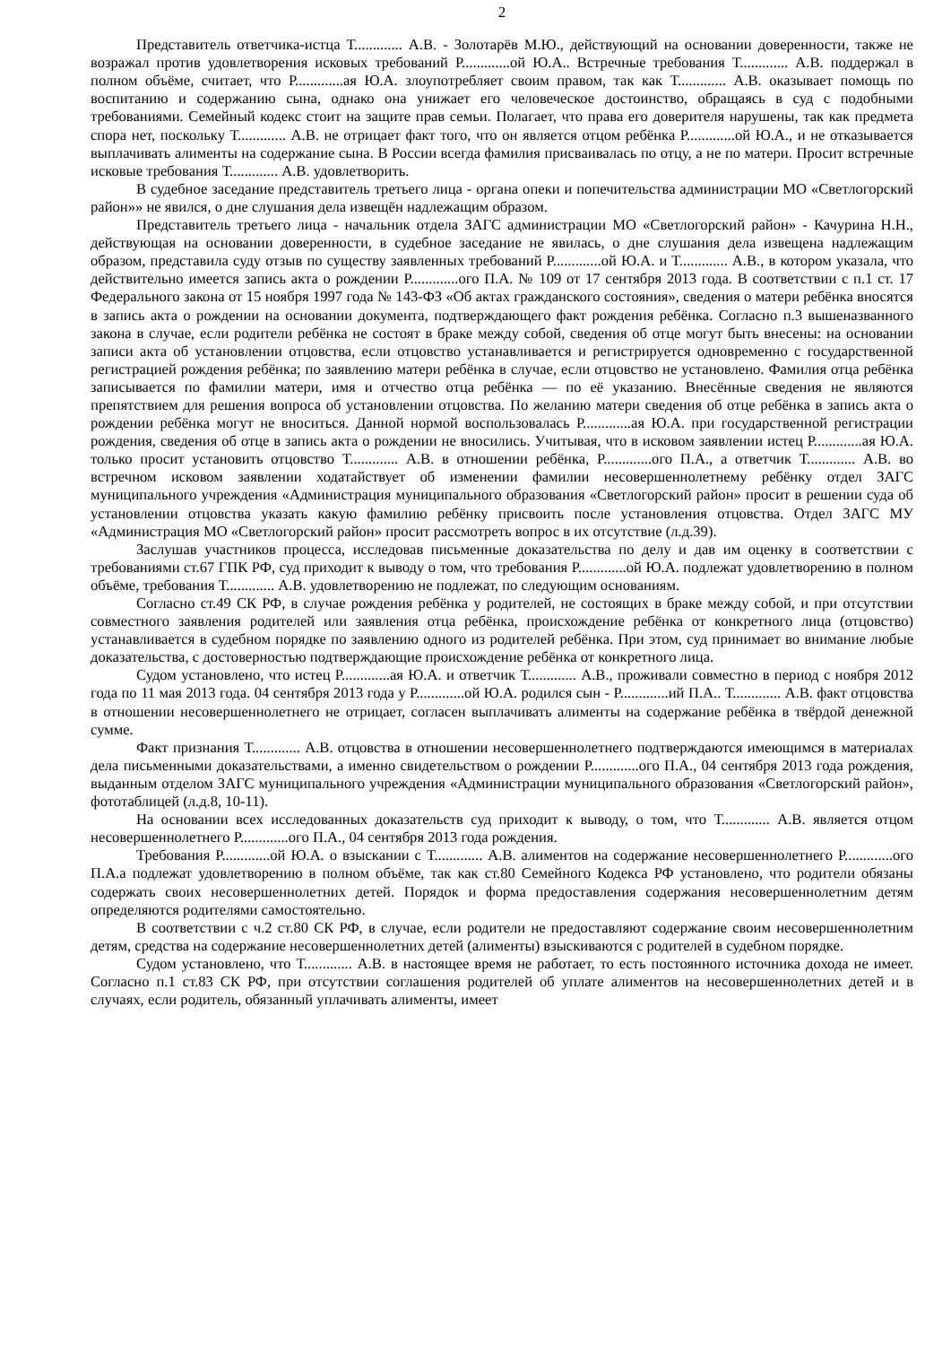2
Представитель ответчика-истца Т............. А.В. - Золотарёв М.Ю., действующий на основании доверенности, также не возражал против удовлетворения исковых требований Р.............ой Ю.А.. Встречные требования Т............. А.В. поддержал в полном объёме, считает, что Р.............ая Ю.А. злоупотребляет своим правом, так как Т............. А.В. оказывает помощь по воспитанию и содержанию сына, однако она унижает его человеческое достоинство, обращаясь в суд с подобными требованиями. Семейный кодекс стоит на защите прав семьи. Полагает, что права его доверителя нарушены, так как предмета спора нет, поскольку Т............. А.В. не отрицает факт того, что он является отцом ребёнка Р.............ой Ю.А., и не отказывается выплачивать алименты на содержание сына. В России всегда фамилия присваивалась по отцу, а не по матери. Просит встречные исковые требования Т............. А.В. удовлетворить.
В судебное заседание представитель третьего лица - органа опеки и попечительства администрации МО «Светлогорский район»» не явился, о дне слушания дела извещён надлежащим образом.
Представитель третьего лица - начальник отдела ЗАГС администрации МО «Светлогорский район» - Качурина Н.Н., действующая на основании доверенности, в судебное заседание не явилась, о дне слушания дела извещена надлежащим образом, представила суду отзыв по существу заявленных требований Р.............ой Ю.А. и Т............. А.В., в котором указала, что действительно имеется запись акта о рождении Р.............ого П.А. № 109 от 17 сентября 2013 года. В соответствии с п.1 ст. 17 Федерального закона от 15 ноября 1997 года № 143-ФЗ «Об актах гражданского состояния», сведения о матери ребёнка вносятся в запись акта о рождении на основании документа, подтверждающего факт рождения ребёнка. Согласно п.3 вышеназванного закона в случае, если родители ребёнка не состоят в браке между собой, сведения об отце могут быть внесены: на основании записи акта об установлении отцовства, если отцовство устанавливается и регистрируется одновременно с государственной регистрацией рождения ребёнка; по заявлению матери ребёнка в случае, если отцовство не установлено. Фамилия отца ребёнка записывается по фамилии матери, имя и отчество отца ребёнка — по её указанию. Внесённые сведения не являются препятствием для решения вопроса об установлении отцовства. По желанию матери сведения об отце ребёнка в запись акта о рождении ребёнка могут не вноситься. Данной нормой воспользовалась Р.............ая Ю.А. при государственной регистрации рождения, сведения об отце в запись акта о рождении не вносились. Учитывая, что в исковом заявлении истец Р.............ая Ю.А. только просит установить отцовство Т............. А.В. в отношении ребёнка, Р.............ого П.А., а ответчик Т............. А.В. во встречном исковом заявлении ходатайствует об изменении фамилии несовершеннолетнему ребёнку отдел ЗАГС муниципального учреждения «Администрация муниципального образования «Светлогорский район» просит в решении суда об установлении отцовства указать какую фамилию ребёнку присвоить после установления отцовства. Отдел ЗАГС МУ «Администрация МО «Светлогорский район» просит рассмотреть вопрос в их отсутствие (л.д.39).
Заслушав участников процесса, исследовав письменные доказательства по делу и дав им оценку в соответствии с требованиями ст.67 ГПК РФ, суд приходит к выводу о том, что требования Р.............ой Ю.А. подлежат удовлетворению в полном объёме, требования Т............. А.В. удовлетворению не подлежат, по следующим основаниям.
Согласно ст.49 СК РФ, в случае рождения ребёнка у родителей, не состоящих в браке между собой, и при отсутствии совместного заявления родителей или заявления отца ребёнка, происхождение ребёнка от конкретного лица (отцовство) устанавливается в судебном порядке по заявлению одного из родителей ребёнка. При этом, суд принимает во внимание любые доказательства, с достоверностью подтверждающие происхождение ребёнка от конкретного лица.
Судом установлено, что истец Р.............ая Ю.А. и ответчик Т............. А.В., проживали совместно в период с ноября 2012 года по 11 мая 2013 года. 04 сентября 2013 года у Р.............ой Ю.А. родился сын - Р.............ий П.А.. Т............. А.В. факт отцовства в отношении несовершеннолетнего не отрицает, согласен выплачивать алименты на содержание ребёнка в твёрдой денежной сумме.
Факт признания Т............. А.В. отцовства в отношении несовершеннолетнего подтверждаются имеющимся в материалах дела письменными доказательствами, а именно свидетельством о рождении Р.............ого П.А., 04 сентября 2013 года рождения, выданным отделом ЗАГС муниципального учреждения «Администрации муниципального образования «Светлогорский район», фототаблицей (л.д.8, 10-11).
На основании всех исследованных доказательств суд приходит к выводу, о том, что Т............. А.В. является отцом несовершеннолетнего Р.............ого П.А., 04 сентября 2013 года рождения.
Требования Р.............ой Ю.А. о взыскании с Т............. А.В. алиментов на содержание несовершеннолетнего Р.............ого П.А.а подлежат удовлетворению в полном объёме, так как ст.80 Семейного Кодекса РФ установлено, что родители обязаны содержать своих несовершеннолетних детей. Порядок и форма предоставления содержания несовершеннолетним детям определяются родителями самостоятельно.
В соответствии с ч.2 ст.80 СК РФ, в случае, если родители не предоставляют содержание своим несовершеннолетним детям, средства на содержание несовершеннолетних детей (алименты) взыскиваются с родителей в судебном порядке.
Судом установлено, что Т............. А.В. в настоящее время не работает, то есть постоянного источника дохода не имеет. Согласно п.1 ст.83 СК РФ, при отсутствии соглашения родителей об уплате алиментов на несовершеннолетних детей и в случаях, если родитель, обязанный уплачивать алименты, имеет